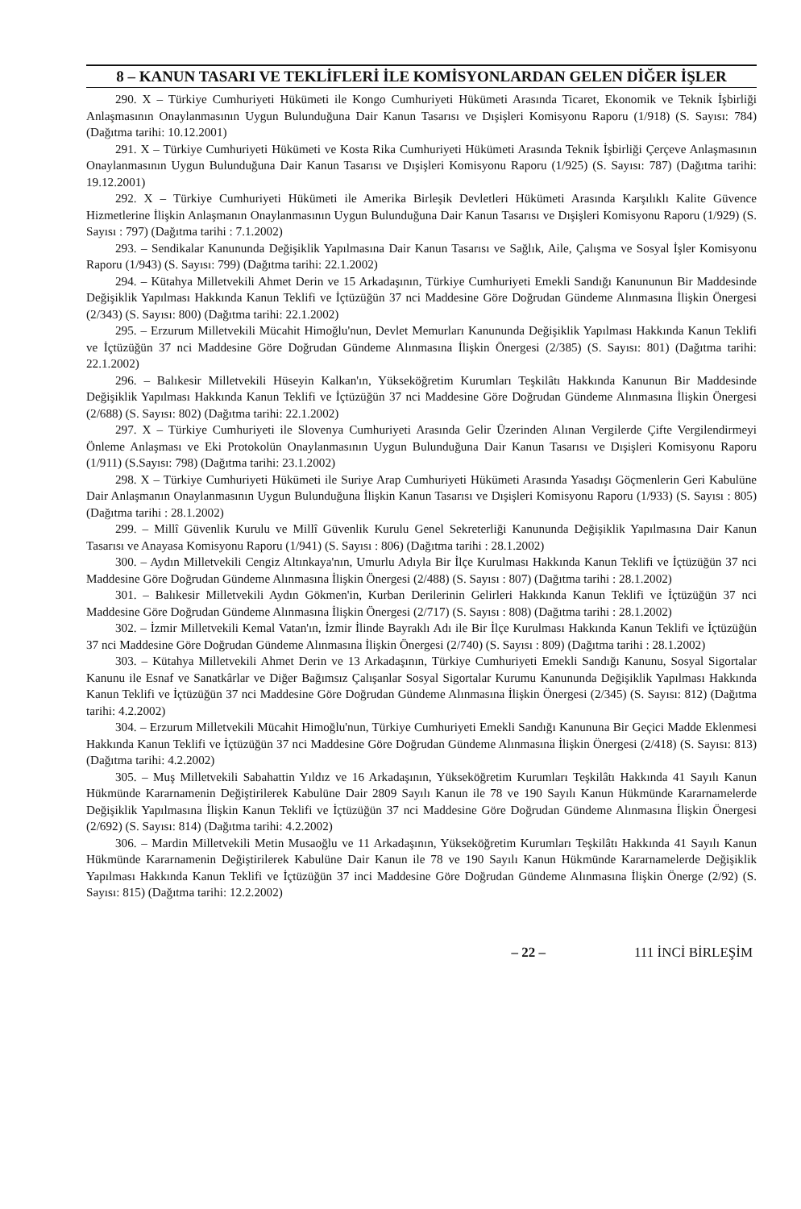8 – KANUN TASARI VE TEKLİFLERİ İLE KOMİSYONLARDAN GELEN DİĞER İŞLER
290. X – Türkiye Cumhuriyeti Hükümeti ile Kongo Cumhuriyeti Hükümeti Arasında Ticaret, Ekonomik ve Teknik İşbirliği Anlaşmasının Onaylanmasının Uygun Bulunduğuna Dair Kanun Tasarısı ve Dışişleri Komisyonu Raporu (1/918) (S. Sayısı: 784) (Dağıtma tarihi: 10.12.2001)
291. X – Türkiye Cumhuriyeti Hükümeti ve Kosta Rika Cumhuriyeti Hükümeti Arasında Teknik İşbirliği Çerçeve Anlaşmasının Onaylanmasının Uygun Bulunduğuna Dair Kanun Tasarısı ve Dışişleri Komisyonu Raporu (1/925) (S. Sayısı: 787) (Dağıtma tarihi: 19.12.2001)
292. X – Türkiye Cumhuriyeti Hükümeti ile Amerika Birleşik Devletleri Hükümeti Arasında Karşılıklı Kalite Güvence Hizmetlerine İlişkin Anlaşmanın Onaylanmasının Uygun Bulunduğuna Dair Kanun Tasarısı ve Dışişleri Komisyonu Raporu (1/929) (S. Sayısı : 797) (Dağıtma tarihi : 7.1.2002)
293. – Sendikalar Kanununda Değişiklik Yapılmasına Dair Kanun Tasarısı ve Sağlık, Aile, Çalışma ve Sosyal İşler Komisyonu Raporu (1/943) (S. Sayısı: 799) (Dağıtma tarihi: 22.1.2002)
294. – Kütahya Milletvekili Ahmet Derin ve 15 Arkadaşının, Türkiye Cumhuriyeti Emekli Sandığı Kanununun Bir Maddesinde Değişiklik Yapılması Hakkında Kanun Teklifi ve İçtüzüğün 37 nci Maddesine Göre Doğrudan Gündeme Alınmasına İlişkin Önergesi (2/343) (S. Sayısı: 800) (Dağıtma tarihi: 22.1.2002)
295. – Erzurum Milletvekili Mücahit Himoğlu'nun, Devlet Memurları Kanununda Değişiklik Yapılması Hakkında Kanun Teklifi ve İçtüzüğün 37 nci Maddesine Göre Doğrudan Gündeme Alınmasına İlişkin Önergesi (2/385) (S. Sayısı: 801) (Dağıtma tarihi: 22.1.2002)
296. – Balıkesir Milletvekili Hüseyin Kalkan'ın, Yükseköğretim Kurumları Teşkilâtı Hakkında Kanunun Bir Maddesinde Değişiklik Yapılması Hakkında Kanun Teklifi ve İçtüzüğün 37 nci Maddesine Göre Doğrudan Gündeme Alınmasına İlişkin Önergesi (2/688) (S. Sayısı: 802) (Dağıtma tarihi: 22.1.2002)
297. X – Türkiye Cumhuriyeti ile Slovenya Cumhuriyeti Arasında Gelir Üzerinden Alınan Vergilerde Çifte Vergilendirmeyi Önleme Anlaşması ve Eki Protokolün Onaylanmasının Uygun Bulunduğuna Dair Kanun Tasarısı ve Dışişleri Komisyonu Raporu (1/911) (S.Sayısı: 798) (Dağıtma tarihi: 23.1.2002)
298. X – Türkiye Cumhuriyeti Hükümeti ile Suriye Arap Cumhuriyeti Hükümeti Arasında Yasadışı Göçmenlerin Geri Kabulüne Dair Anlaşmanın Onaylanmasının Uygun Bulunduğuna İlişkin Kanun Tasarısı ve Dışişleri Komisyonu Raporu (1/933) (S. Sayısı : 805) (Dağıtma tarihi : 28.1.2002)
299. – Millî Güvenlik Kurulu ve Millî Güvenlik Kurulu Genel Sekreterliği Kanununda Değişiklik Yapılmasına Dair Kanun Tasarısı ve Anayasa Komisyonu Raporu (1/941) (S. Sayısı : 806) (Dağıtma tarihi : 28.1.2002)
300. – Aydın Milletvekili Cengiz Altınkaya'nın, Umurlu Adıyla Bir İlçe Kurulması Hakkında Kanun Teklifi ve İçtüzüğün 37 nci Maddesine Göre Doğrudan Gündeme Alınmasına İlişkin Önergesi (2/488) (S. Sayısı : 807) (Dağıtma tarihi : 28.1.2002)
301. – Balıkesir Milletvekili Aydın Gökmen'in, Kurban Derilerinin Gelirleri Hakkında Kanun Teklifi ve İçtüzüğün 37 nci Maddesine Göre Doğrudan Gündeme Alınmasına İlişkin Önergesi (2/717) (S. Sayısı : 808) (Dağıtma tarihi : 28.1.2002)
302. – İzmir Milletvekili Kemal Vatan'ın, İzmir İlinde Bayraklı Adı ile Bir İlçe Kurulması Hakkında Kanun Teklifi ve İçtüzüğün 37 nci Maddesine Göre Doğrudan Gündeme Alınmasına İlişkin Önergesi (2/740) (S. Sayısı : 809) (Dağıtma tarihi : 28.1.2002)
303. – Kütahya Milletvekili Ahmet Derin ve 13 Arkadaşının, Türkiye Cumhuriyeti Emekli Sandığı Kanunu, Sosyal Sigortalar Kanunu ile Esnaf ve Sanatkârlar ve Diğer Bağımsız Çalışanlar Sosyal Sigortalar Kurumu Kanununda Değişiklik Yapılması Hakkında Kanun Teklifi ve İçtüzüğün 37 nci Maddesine Göre Doğrudan Gündeme Alınmasına İlişkin Önergesi (2/345) (S. Sayısı: 812) (Dağıtma tarihi: 4.2.2002)
304. – Erzurum Milletvekili Mücahit Himoğlu'nun, Türkiye Cumhuriyeti Emekli Sandığı Kanununa Bir Geçici Madde Eklenmesi Hakkında Kanun Teklifi ve İçtüzüğün 37 nci Maddesine Göre Doğrudan Gündeme Alınmasına İlişkin Önergesi (2/418) (S. Sayısı: 813) (Dağıtma tarihi: 4.2.2002)
305. – Muş Milletvekili Sabahattin Yıldız ve 16 Arkadaşının, Yükseköğretim Kurumları Teşkilâtı Hakkında 41 Sayılı Kanun Hükmünde Kararnamenin Değiştirilerek Kabulüne Dair 2809 Sayılı Kanun ile 78 ve 190 Sayılı Kanun Hükmünde Kararnamelerde Değişiklik Yapılmasına İlişkin Kanun Teklifi ve İçtüzüğün 37 nci Maddesine Göre Doğrudan Gündeme Alınmasına İlişkin Önergesi (2/692) (S. Sayısı: 814) (Dağıtma tarihi: 4.2.2002)
306. – Mardin Milletvekili Metin Musaoğlu ve 11 Arkadaşının, Yükseköğretim Kurumları Teşkilâtı Hakkında 41 Sayılı Kanun Hükmünde Kararnamenin Değiştirilerek Kabulüne Dair Kanun ile 78 ve 190 Sayılı Kanun Hükmünde Kararnamelerde Değişiklik Yapılması Hakkında Kanun Teklifi ve İçtüzüğün 37 inci Maddesine Göre Doğrudan Gündeme Alınmasına İlişkin Önerge (2/92) (S. Sayısı: 815) (Dağıtma tarihi: 12.2.2002)
– 22 – 111 İNCİ BİRLEŞİM